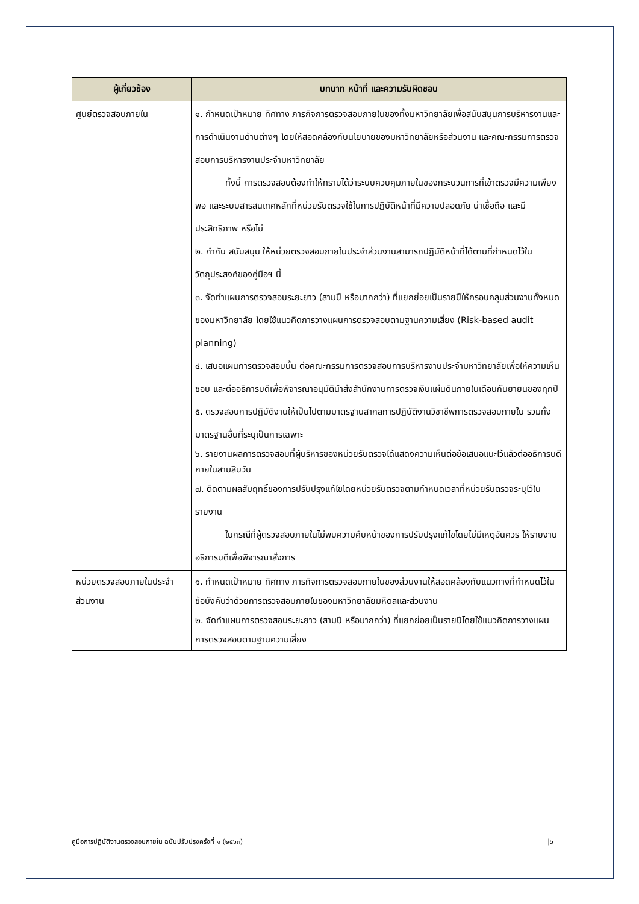| ผู้เกี่ยวข้อง | บทบาท หน้าที่ และความรับผิดชอบ |
| --- | --- |
| ศูนย์ตรวจสอบภายใน | ๑. กำหนดเป้าหมาย ทิศทาง ภารกิจการตรวจสอบภายในของทั้งมหาวิทยาลัยเพื่อสนับสนุนการบริหารงานและการดำเนินงานด้านต่างๆ โดยให้สอดคล้องกับนโยบายของมหาวิทยาลัยหรือส่วนงาน และคณะกรรมการตรวจสอบการบริหารงานประจำมหาวิทยาลัย ทั้งนี้ การตรวจสอบต้องทำให้ทราบได้ว่าระบบควบคุมภายในของกระบวนการที่เข้าตรวจมีความเพียงพอ และระบบสารสนเทศหลักที่หน่วยรับตรวจใช้ในการปฏิบัติหน้าที่มีความปลอดภัย น่าเชื่อถือ และมีประสิทธิภาพ หรือไม่ ๒. กำกับ สนับสนุน ให้หน่วยตรวจสอบภายในประจำส่วนงานสามารถปฏิบัติหน้าที่ได้ตามที่กำหนดไว้ในวัตถุประสงค์ของคู่มือฯ นี้ ๓. จัดทำแผนการตรวจสอบระยะยาว (สามปี หรือมากกว่า) ที่แยกย่อยเป็นรายปีให้ครอบคลุมส่วนงานทั้งหมดของมหาวิทยาลัย โดยใช้แนวคิดการวางแผนการตรวจสอบตามฐานความเสี่ยง (Risk-based audit planning) ๔. เสนอแผนการตรวจสอบนั้น ต่อคณะกรรมการตรวจสอบการบริหารงานประจำมหาวิทยาลัยเพื่อให้ความเห็นชอบ และต่ออธิการบดีเพื่อพิจารณาอนุมัตินำส่งสำนักงานการตรวจเงินแผ่นดินภายในเดือนกันยายนของทุกปี ๕. ตรวจสอบการปฏิบัติงานให้เป็นไปตามมาตรฐานสากลการปฏิบัติงานวิชาชีพการตรวจสอบภายใน รวมทั้งมาตรฐานอื่นที่ระบุเป็นการเฉพาะ ๖. รายงานผลการตรวจสอบที่ผู้บริหารของหน่วยรับตรวจได้แสดงความเห็นต่อข้อเสนอแนะไว้แล้วต่ออธิการบดีภายในสามสิบวัน ๗. ติดตามผลสัมฤทธิ์ของการปรับปรุงแก้ไขโดยหน่วยรับตรวจตามกำหนดเวลาที่หน่วยรับตรวจระบุไว้ในรายงาน ในกรณีที่ผู้ตรวจสอบภายในไม่พบความคืบหน้าของการปรับปรุงแก้ไขโดยไม่มีเหตุอันควร ให้รายงานอธิการบดีเพื่อพิจารณาสั่งการ |
| หน่วยตรวจสอบภายในประจำส่วนงาน | ๑. กำหนดเป้าหมาย ทิศทาง ภารกิจการตรวจสอบภายในของส่วนงานให้สอดคล้องกับแนวทางที่กำหนดไว้ในข้อบังคับว่าด้วยการตรวจสอบภายในของมหาวิทยาลัยมหิดลและส่วนงาน ๒. จัดทำแผนการตรวจสอบระยะยาว (สามปี หรือมากกว่า) ที่แยกย่อยเป็นรายปีโดยใช้แนวคิดการวางแผนการตรวจสอบตามฐานความเสี่ยง |
คู่มือการปฏิบัติงานตรวจสอบภายใน ฉบับปรับปรุงครั้งที่ ๑ (๒๕๖๓) |๖